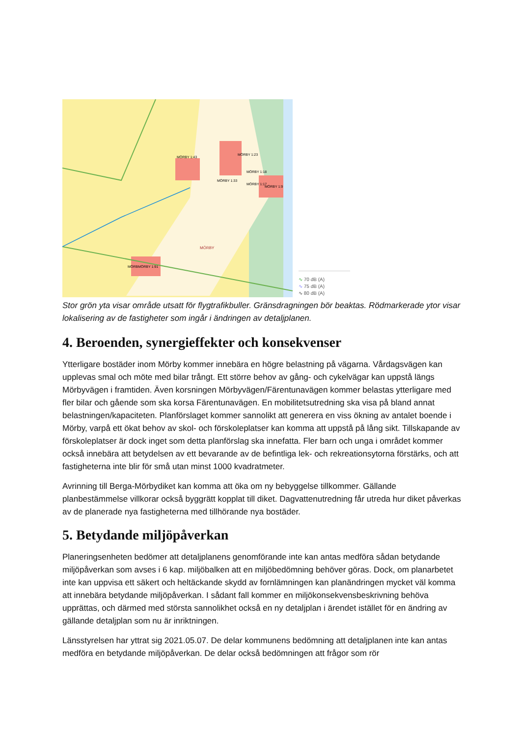MÖRBY 1:43
MÖRBY 1:23
MÖRBY 1:18
MÖRBY 1:33
MÖRBY 1:17
MÖRBY 1:9
MÖRBY
MÖRBMÖRBY 1:91
∿ 70 dB (A)
∿ 75 dB (A)
∿ 80 dB (A)
Stor grön yta visar område utsatt för flygtrafikbuller. Gränsdragningen bör beaktas. Rödmarkerade ytor visar lokalisering av de fastigheter som ingår i ändringen av detaljplanen.
4. Beroenden, synergieffekter och konsekvenser
Ytterligare bostäder inom Mörby kommer innebära en högre belastning på vägarna. Vårdagsvägen kan upplevas smal och möte med bilar trångt. Ett större behov av gång- och cykelvägar kan uppstå längs Mörbyvägen i framtiden. Även korsningen Mörbyvägen/Färentunavägen kommer belastas ytterligare med fler bilar och gående som ska korsa Färentunavägen. En mobilitetsutredning ska visa på bland annat belastningen/kapaciteten. Planförslaget kommer sannolikt att generera en viss ökning av antalet boende i Mörby, varpå ett ökat behov av skol- och förskoleplatser kan komma att uppstå på lång sikt. Tillskapande av förskoleplatser är dock inget som detta planförslag ska innefatta. Fler barn och unga i området kommer också innebära att betydelsen av ett bevarande av de befintliga lek- och rekreationsytorna förstärks, och att fastigheterna inte blir för små utan minst 1000 kvadratmeter.
Avrinning till Berga-Mörbydiket kan komma att öka om ny bebyggelse tillkommer. Gällande planbestämmelse villkorar också byggrätt kopplat till diket. Dagvattenutredning får utreda hur diket påverkas av de planerade nya fastigheterna med tillhörande nya bostäder.
5. Betydande miljöpåverkan
Planeringsenheten bedömer att detaljplanens genomförande inte kan antas medföra sådan betydande miljöpåverkan som avses i 6 kap. miljöbalken att en miljöbedömning behöver göras. Dock, om planarbetet inte kan uppvisa ett säkert och heltäckande skydd av fornlämningen kan planändringen mycket väl komma att innebära betydande miljöpåverkan. I sådant fall kommer en miljökonsekvensbeskrivning behöva upprättas, och därmed med största sannolikhet också en ny detaljplan i ärendet istället för en ändring av gällande detaljplan som nu är inriktningen.
Länsstyrelsen har yttrat sig 2021.05.07. De delar kommunens bedömning att detaljplanen inte kan antas medföra en betydande miljöpåverkan. De delar också bedömningen att frågor som rör